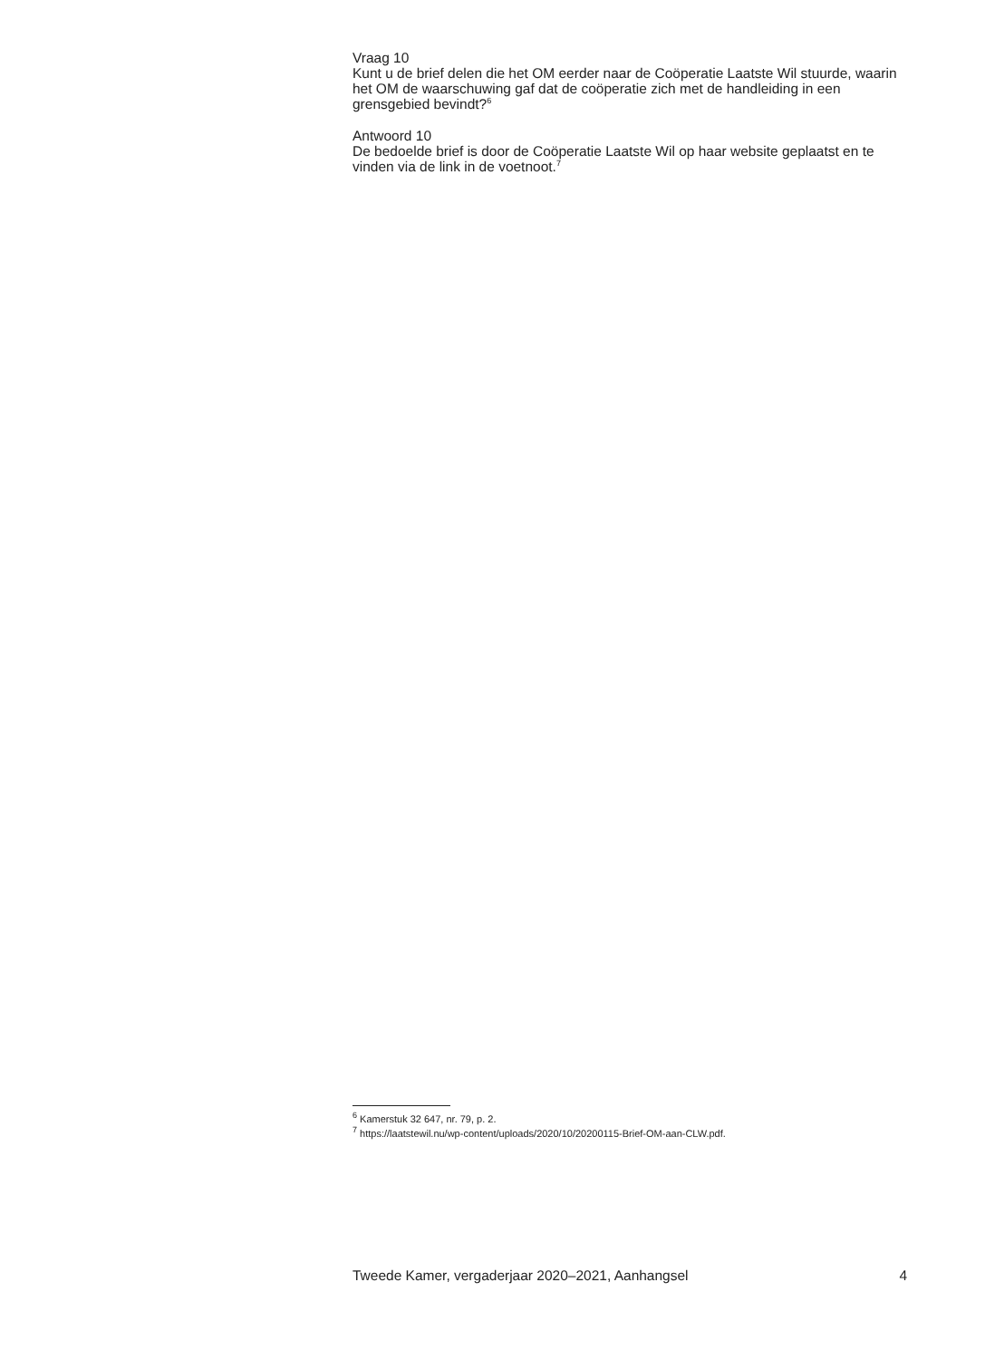Vraag 10
Kunt u de brief delen die het OM eerder naar de Coöperatie Laatste Wil stuurde, waarin het OM de waarschuwing gaf dat de coöperatie zich met de handleiding in een grensgebied bevindt?<sup>6</sup>
Antwoord 10
De bedoelde brief is door de Coöperatie Laatste Wil op haar website geplaatst en te vinden via de link in de voetnoot.<sup>7</sup>
<sup>6</sup> Kamerstuk 32 647, nr. 79, p. 2.
<sup>7</sup> https://laatstewil.nu/wp-content/uploads/2020/10/20200115-Brief-OM-aan-CLW.pdf.
Tweede Kamer, vergaderjaar 2020–2021, Aanhangsel 4